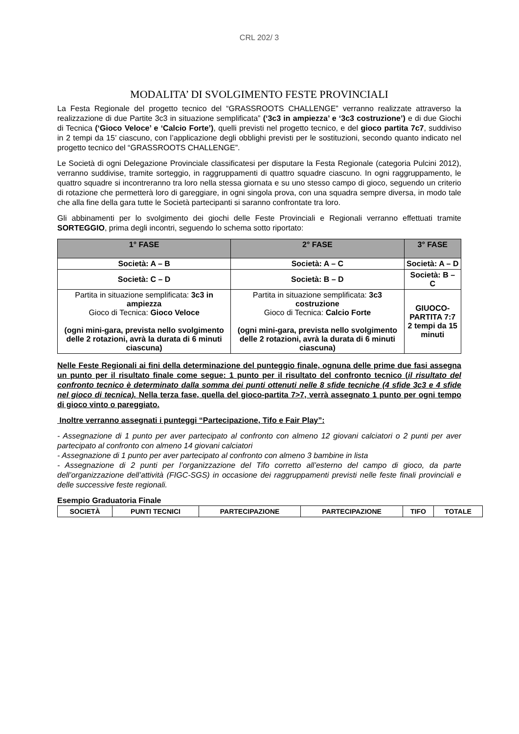CRL 202/ 3
MODALITA’ DI SVOLGIMENTO FESTE PROVINCIALI
La Festa Regionale del progetto tecnico del “GRASSROOTS CHALLENGE” verranno realizzate attraverso la realizzazione di due Partite 3c3 in situazione semplificata” (‘3c3 in ampiezza’ e ‘3c3 costruzione’) e di due Giochi di Tecnica (‘Gioco Veloce’ e ‘Calcio Forte’), quelli previsti nel progetto tecnico, e del gioco partita 7c7, suddiviso in 2 tempi da 15’ ciascuno, con l’applicazione degli obblighi previsti per le sostituzioni, secondo quanto indicato nel progetto tecnico del “GRASSROOTS CHALLENGE”.
Le Società di ogni Delegazione Provinciale classificatesi per disputare la Festa Regionale (categoria Pulcini 2012), verranno suddivise, tramite sorteggio, in raggruppamenti di quattro squadre ciascuno. In ogni raggruppamento, le quattro squadre si incontreranno tra loro nella stessa giornata e su uno stesso campo di gioco, seguendo un criterio di rotazione che permetterà loro di gareggiare, in ogni singola prova, con una squadra sempre diversa, in modo tale che alla fine della gara tutte le Società partecipanti si saranno confrontate tra loro.
Gli abbinamenti per lo svolgimento dei giochi delle Feste Provinciali e Regionali verranno effettuati tramite SORTEGGIO, prima degli incontri, seguendo lo schema sotto riportato:
| 1° FASE | 2° FASE | 3° FASE |
| --- | --- | --- |
| Società: A – B | Società: A – C | Società: A – D |
| Società: C – D | Società: B – D | Società: B – C |
| Partita in situazione semplificata: 3c3 in ampiezza Gioco di Tecnica: Gioco Veloce (ogni mini-gara, prevista nello svolgimento delle 2 rotazioni, avrà la durata di 6 minuti ciascuna) | Partita in situazione semplificata: 3c3 costruzione Gioco di Tecnica: Calcio Forte (ogni mini-gara, prevista nello svolgimento delle 2 rotazioni, avrà la durata di 6 minuti ciascuna) | GIUOCO-PARTITA 7:7 2 tempi da 15 minuti |
Nelle Feste Regionali ai fini della determinazione del punteggio finale, ognuna delle prime due fasi assegna un punto per il risultato finale come segue: 1 punto per il risultato del confronto tecnico (il risultato del confronto tecnico è determinato dalla somma dei punti ottenuti nelle 8 sfide tecniche (4 sfide 3c3 e 4 sfide nel gioco di tecnica). Nella terza fase, quella del gioco-partita 7>7, verrà assegnato 1 punto per ogni tempo di gioco vinto o pareggiato.
Inoltre verranno assegnati i punteggi “Partecipazione, Tifo e Fair Play”:
- Assegnazione di 1 punto per aver partecipato al confronto con almeno 12 giovani calciatori o 2 punti per aver partecipato al confronto con almeno 14 giovani calciatori
- Assegnazione di 1 punto per aver partecipato al confronto con almeno 3 bambine in lista
- Assegnazione di 2 punti per l’organizzazione del Tifo corretto all’esterno del campo di gioco, da parte dell’organizzazione dell’attività (FIGC-SGS) in occasione dei raggruppamenti previsti nelle feste finali provinciali e delle successive feste regionali.
Esempio Graduatoria Finale
| SOCIETÀ | PUNTI TECNICI | PARTECIPAZIONE | PARTECIPAZIONE | TIFO | TOTALE |
| --- | --- | --- | --- | --- | --- |